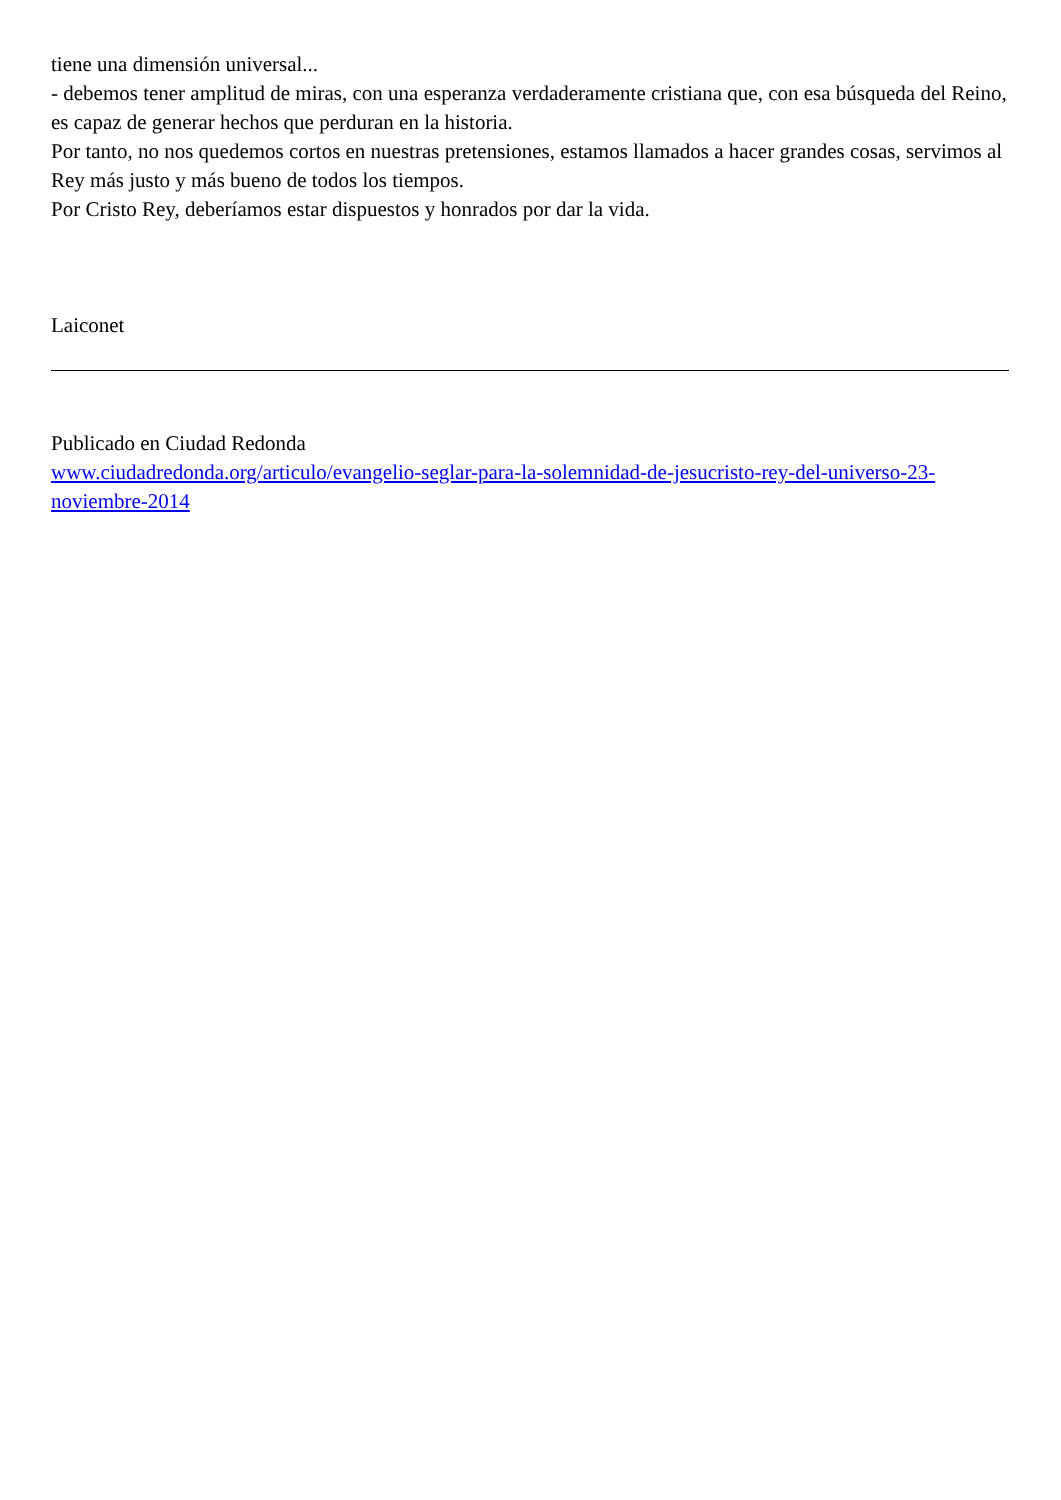tiene una dimensión universal...
- debemos tener amplitud de miras, con una esperanza verdaderamente cristiana que, con esa búsqueda del Reino, es capaz de generar hechos que perduran en la historia.
Por tanto, no nos quedemos cortos en nuestras pretensiones, estamos llamados a hacer grandes cosas, servimos al Rey más justo y más bueno de todos los tiempos.
Por Cristo Rey, deberíamos estar dispuestos y honrados por dar la vida.
Laiconet
Publicado en Ciudad Redonda
www.ciudadredonda.org/articulo/evangelio-seglar-para-la-solemnidad-de-jesucristo-rey-del-universo-23-noviembre-2014